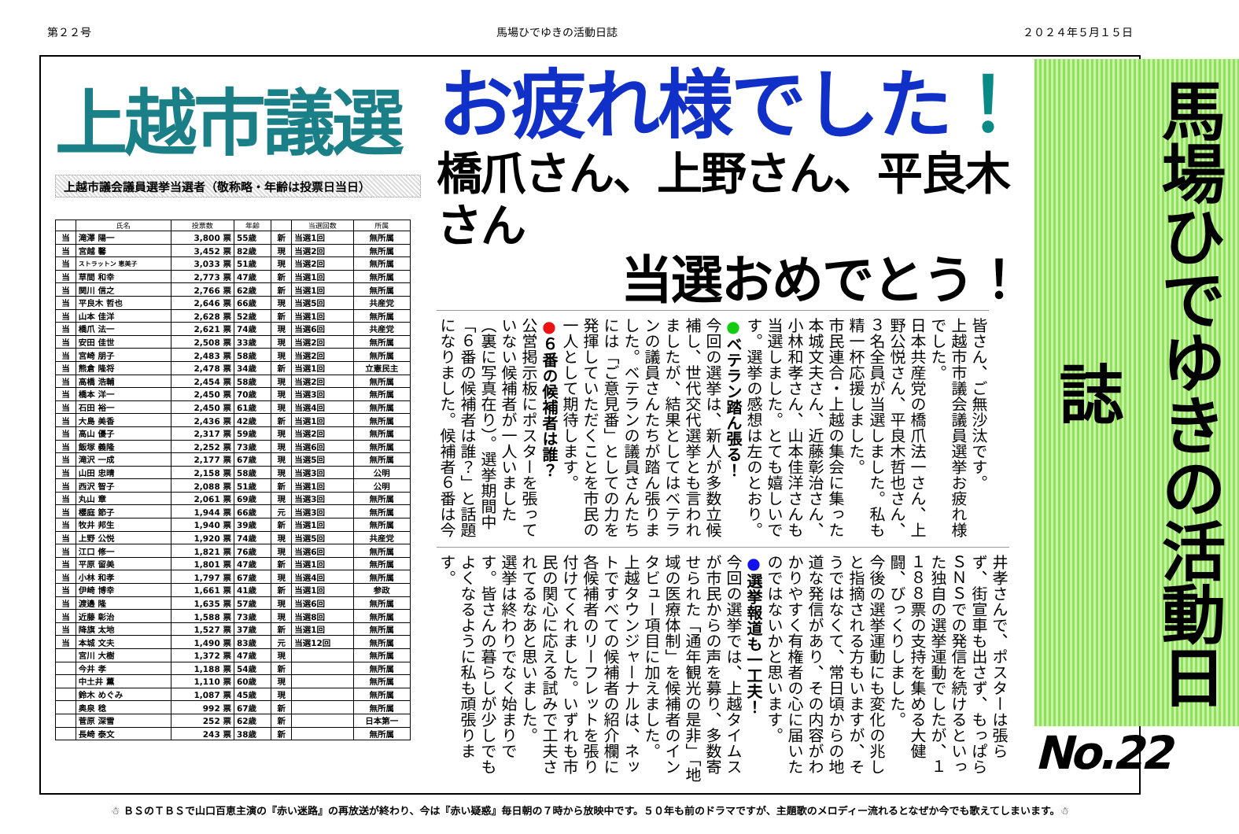第２２号 馬場ひでゆきの活動日誌 ２０２４年５月１５日
上越市議選
上越市議会議員選挙当選者（敬称略・年齢は投票日当日）
| | 氏名 | 投票数 | 年齢 | | 当選回数 | 所属 |
| --- | --- | --- | --- | --- | --- | --- |
| 当 | 滝澤 陽一 | 3,800 票 | 55歳 | 新 | 当選1回 | 無所属 |
| 当 | 宮越 馨 | 3,452 票 | 82歳 | 現 | 当選2回 | 無所属 |
| 当 | ストラットン 恵美子 | 3,033 票 | 51歳 | 現 | 当選2回 | 無所属 |
| 当 | 草間 和幸 | 2,773 票 | 47歳 | 新 | 当選1回 | 無所属 |
| 当 | 関川 信之 | 2,766 票 | 62歳 | 新 | 当選1回 | 無所属 |
| 当 | 平良木 哲也 | 2,646 票 | 66歳 | 現 | 当選5回 | 共産党 |
| 当 | 山本 佳洋 | 2,628 票 | 52歳 | 新 | 当選1回 | 無所属 |
| 当 | 橋爪 法一 | 2,621 票 | 74歳 | 現 | 当選6回 | 共産党 |
| 当 | 安田 佳世 | 2,508 票 | 33歳 | 現 | 当選2回 | 無所属 |
| 当 | 宮崎 朋子 | 2,483 票 | 58歳 | 現 | 当選2回 | 無所属 |
| 当 | 熊倉 隆将 | 2,478 票 | 34歳 | 新 | 当選1回 | 立憲民主 |
| 当 | 高橋 浩輔 | 2,454 票 | 58歳 | 現 | 当選2回 | 無所属 |
| 当 | 橋本 洋一 | 2,450 票 | 70歳 | 現 | 当選3回 | 無所属 |
| 当 | 石田 裕一 | 2,450 票 | 61歳 | 現 | 当選4回 | 無所属 |
| 当 | 大島 美香 | 2,436 票 | 42歳 | 新 | 当選1回 | 無所属 |
| 当 | 高山 優子 | 2,317 票 | 59歳 | 現 | 当選2回 | 無所属 |
| 当 | 飯塚 義隆 | 2,252 票 | 73歳 | 現 | 当選6回 | 無所属 |
| 当 | 滝沢 一成 | 2,177 票 | 67歳 | 現 | 当選5回 | 無所属 |
| 当 | 山田 忠晴 | 2,158 票 | 58歳 | 現 | 当選3回 | 公明 |
| 当 | 西沢 智子 | 2,088 票 | 51歳 | 新 | 当選1回 | 公明 |
| 当 | 丸山 章 | 2,061 票 | 69歳 | 現 | 当選3回 | 無所属 |
| 当 | 櫻庭 節子 | 1,944 票 | 66歳 | 元 | 当選3回 | 無所属 |
| 当 | 牧井 邦生 | 1,940 票 | 39歳 | 新 | 当選1回 | 無所属 |
| 当 | 上野 公悦 | 1,920 票 | 74歳 | 現 | 当選5回 | 共産党 |
| 当 | 江口 修一 | 1,821 票 | 76歳 | 現 | 当選6回 | 無所属 |
| 当 | 平原 留美 | 1,801 票 | 47歳 | 新 | 当選1回 | 無所属 |
| 当 | 小林 和孝 | 1,797 票 | 67歳 | 現 | 当選4回 | 無所属 |
| 当 | 伊崎 博幸 | 1,661 票 | 41歳 | 新 | 当選1回 | 参政 |
| 当 | 渡邉 隆 | 1,635 票 | 57歳 | 現 | 当選6回 | 無所属 |
| 当 | 近藤 彰治 | 1,588 票 | 73歳 | 現 | 当選8回 | 無所属 |
| 当 | 降旗 太地 | 1,527 票 | 37歳 | 新 | 当選1回 | 無所属 |
| 当 | 本城 文夫 | 1,490 票 | 83歳 | 元 | 当選12回 | 無所属 |
| | 宮川 大樹 | 1,372 票 | 47歳 | 現 | | 無所属 |
| | 今井 孝 | 1,188 票 | 54歳 | 新 | | 無所属 |
| | 中土井 薫 | 1,110 票 | 60歳 | 現 | | 無所属 |
| | 鈴木 めぐみ | 1,087 票 | 45歳 | 現 | | 無所属 |
| | 奥泉 稔 | 992 票 | 67歳 | 新 | | 無所属 |
| | 菅原 深雪 | 252 票 | 62歳 | 新 | | 日本第一 |
| | 長崎 泰文 | 243 票 | 38歳 | 新 | | 無所属 |
お疲れ様でした！
橋爪さん、上野さん、平良木さん
当選おめでとう！
皆さん、ご無沙汰です。
上越市市議会議員選挙お疲れ様でした。
日本共産党の橋爪法一さん、上野公悦さん、平良木哲也さん、３名全員が当選しました。私も精一杯応援しました。
市民連合・上越の集会に集った本城文夫さん、近藤彰治さん、小林和孝さん、山本佳洋さんも当選しました。とても嬉しいです。選挙の感想は左のとおり。
●ベテラン踏ん張る！
今回の選挙は、新人が多数立候補し、世代交代選挙とも言われましたが、結果としてはベテランの議員さんたちが踏ん張りました。ベテランの議員さんたちには「ご意見番」としての力を発揮していただくことを市民の一人として期待します。
●６番の候補者は誰？
公営掲示板にポスターを張っていない候補者が一人いました（裏に写真在り）。選挙期間中「６番の候補者は誰？」と話題になりました。候補者６番は今
井孝さんで、ポスターは張らず、街宣車も出さず、もっぱらＳＮＳでの発信を続けるといった独自の選挙運動でしたが、１１８８票の支持を集める大健闘、びっくりしました。
今後の選挙運動にも変化の兆しと指摘される方もいますが、そうではなくて、常日頃からの地道な発信があり、その内容がわかりやすく有権者の心に届いたのではないかと思います。
●選挙報道も一工夫！
今回の選挙では、上越タイムスが市民からの声を募り、多数寄せられた「通年観光の是非」「地域の医療体制」を候補者のインタビュー項目に加えました。
上越タウンジャーナルは、ネットですべての候補者の紹介欄に各候補者のリーフレットを張り付けてくれました。いずれも市民の関心に応える試みで工夫されてるなあと思いました。
選挙は終わりでなく始まりです。皆さんの暮らしが少しでもよくなるように私も頑張ります。
馬場ひでゆきの活動日誌
No.22
☃ ＢＳのＴＢＳで山口百恵主演の『赤い迷路』の再放送が終わり、今は『赤い疑惑』毎日朝の７時から放映中です。５０年も前のドラマですが、主題歌のメロディー流れるとなぜか今でも歌えてしまいます。☃